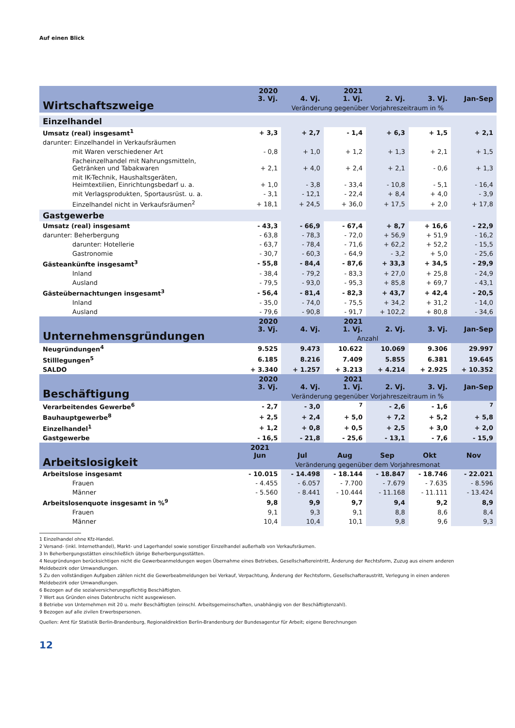Auf einen Blick
| Wirtschaftszweige | 2020 3. Vj. | 4. Vj. | 2021 1. Vj. | 2. Vj. | 3. Vj. | Jan-Sep |
| --- | --- | --- | --- | --- | --- | --- |
| | Veränderung gegenüber Vorjahreszeitraum in % | | | | | |
| Einzelhandel | | | | | | |
| Umsatz (real) insgesamt<sup>1</sup> | + 3,3 | + 2,7 | - 1,4 | + 6,3 | + 1,5 | + 2,1 |
| darunter: Einzelhandel in Verkaufsräumen | | | | | | |
| mit Waren verschiedener Art | - 0,8 | + 1,0 | + 1,2 | + 1,3 | + 2,1 | + 1,5 |
| Facheinzelhandel mit Nahrungsmitteln, Getränken und Tabakwaren | + 2,1 | + 4,0 | + 2,4 | + 2,1 | - 0,6 | + 1,3 |
| mit IK-Technik, Haushaltsgeräten, Heimtextilien, Einrichtungsbedarf u. a. | + 1,0 | - 3,8 | - 33,4 | - 10,8 | - 5,1 | - 16,4 |
| mit Verlagsprodukten, Sportausrüst. u. a. | - 3,1 | - 12,1 | - 22,4 | + 8,4 | + 4,0 | - 3,9 |
| Einzelhandel nicht in Verkaufsräumen<sup>2</sup> | + 18,1 | + 24,5 | + 36,0 | + 17,5 | + 2,0 | + 17,8 |
| Gastgewerbe | | | | | | |
| Umsatz (real) insgesamt | - 43,3 | - 66,9 | - 67,4 | + 8,7 | + 16,6 | - 22,9 |
| darunter: Beherbergung | - 63,8 | - 78,3 | - 72,0 | + 56,9 | + 51,9 | - 16,2 |
| darunter: Hotellerie | - 63,7 | - 78,4 | - 71,6 | + 62,2 | + 52,2 | - 15,5 |
| Gastronomie | - 30,7 | - 60,3 | - 64,9 | - 3,2 | + 5,0 | - 25,6 |
| Gästeankünfte insgesamt<sup>3</sup> | - 55,8 | - 84,4 | - 87,6 | + 33,3 | + 34,5 | - 29,9 |
| Inland | - 38,4 | - 79,2 | - 83,3 | + 27,0 | + 25,8 | - 24,9 |
| Ausland | - 79,5 | - 93,0 | - 95,3 | + 85,8 | + 69,7 | - 43,1 |
| Gästeübernachtungen insgesamt<sup>3</sup> | - 56,4 | - 81,4 | - 82,3 | + 43,7 | + 42,4 | - 20,5 |
| Inland | - 35,0 | - 74,0 | - 75,5 | + 34,2 | + 31,2 | - 14,0 |
| Ausland | - 79,6 | - 90,8 | - 91,7 | + 102,2 | + 80,8 | - 34,6 |
| Unternehmensgründungen | 2020 3. Vj. | 4. Vj. | 2021 1. Vj. | 2. Vj. | 3. Vj. | Jan-Sep |
| | Anzahl | | | | | |
| Neugründungen<sup>4</sup> | 9.525 | 9.473 | 10.622 | 10.069 | 9.306 | 29.997 |
| Stilllegungen<sup>5</sup> | 6.185 | 8.216 | 7.409 | 5.855 | 6.381 | 19.645 |
| SALDO | + 3.340 | + 1.257 | + 3.213 | + 4.214 | + 2.925 | + 10.352 |
| Beschäftigung | 2020 3. Vj. | 4. Vj. | 2021 1. Vj. | 2. Vj. | 3. Vj. | Jan-Sep |
| | Veränderung gegenüber Vorjahreszeitraum in % | | | | | |
| Verarbeitendes Gewerbe<sup>6</sup> | - 2,7 | - 3,0 | <sup>7</sup> | - 2,6 | - 1,6 | <sup>7</sup> |
| Bauhauptgewerbe<sup>8</sup> | + 2,5 | + 2,4 | + 5,0 | + 7,2 | + 5,2 | + 5,8 |
| Einzelhandel<sup>1</sup> | + 1,2 | + 0,8 | + 0,5 | + 2,5 | + 3,0 | + 2,0 |
| Gastgewerbe | - 16,5 | - 21,8 | - 25,6 | - 13,1 | - 7,6 | - 15,9 |
| Arbeitslosigkeit | 2021 Jun | Jul | Aug | Sep | Okt | Nov |
| | Veränderung gegenüber dem Vorjahresmonat | | | | | |
| Arbeitslose insgesamt | - 10.015 | - 14.498 | - 18.144 | - 18.847 | - 18.746 | - 22.021 |
| Frauen | - 4.455 | - 6.057 | - 7.700 | - 7.679 | - 7.635 | - 8.596 |
| Männer | - 5.560 | - 8.441 | - 10.444 | - 11.168 | - 11.111 | - 13.424 |
| Arbeitslosenquote insgesamt in %<sup>9</sup> | 9,8 | 9,9 | 9,7 | 9,4 | 9,2 | 8,9 |
| Frauen | 9,1 | 9,3 | 9,1 | 8,8 | 8,6 | 8,4 |
| Männer | 10,4 | 10,4 | 10,1 | 9,8 | 9,6 | 9,3 |
1 Einzelhandel ohne Kfz-Handel.
2 Versand- (inkl. Internethandel), Markt- und Lagerhandel sowie sonstiger Einzelhandel außerhalb von Verkaufsräumen.
3 In Beherbergungsstätten einschließlich übrige Beherbergungsstätten.
4 Neugründungen berücksichtigen nicht die Gewerbeanmeldungen wegen Übernahme eines Betriebes, Gesellschaftereintritt, Änderung der Rechtsform, Zuzug aus einem anderen Meldebezirk oder Umwandlungen.
5 Zu den vollständigen Aufgaben zählen nicht die Gewerbeabmeldungen bei Verkauf, Verpachtung, Änderung der Rechtsform, Gesellschafteraustritt, Verlegung in einen anderen Meldebezirk oder Umwandlungen.
6 Bezogen auf die sozialversicherungspflichtig Beschäftigten.
7 Wert aus Gründen eines Datenbruchs nicht ausgewiesen.
8 Betriebe von Unternehmen mit 20 u. mehr Beschäftigten (einschl. Arbeitsgemeinschaften, unabhängig von der Beschäftigtenzahl).
9 Bezogen auf alle zivilen Erwerbspersonen.
Quellen: Amt für Statistik Berlin-Brandenburg, Regionaldirektion Berlin-Brandenburg der Bundesagentur für Arbeit; eigene Berechnungen
12